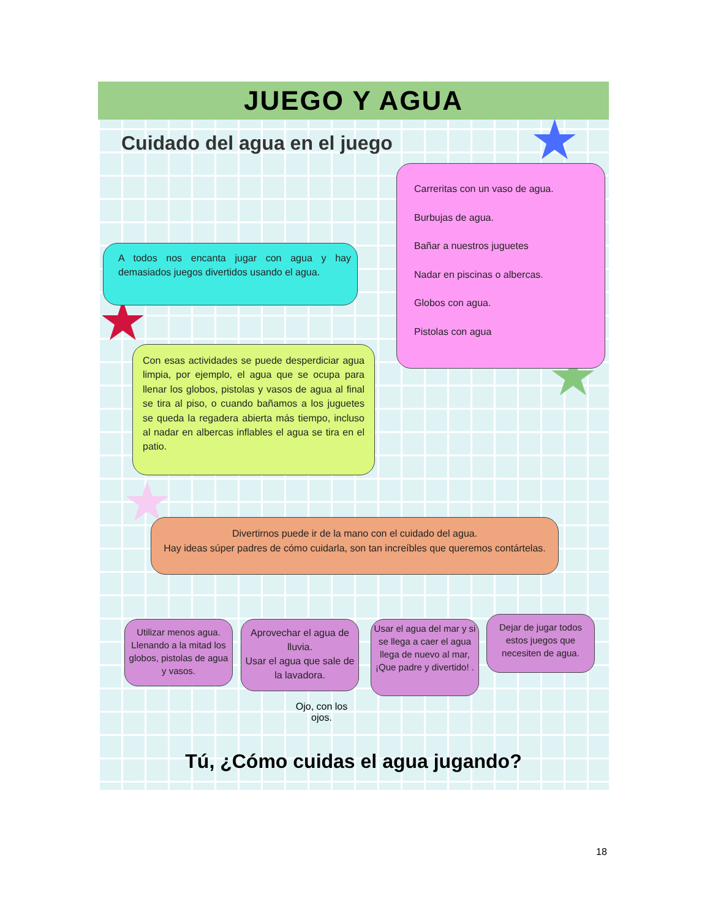JUEGO Y AGUA
Cuidado del agua en el juego
★
★
★
★
A todos nos encanta jugar con agua y hay demasiados juegos divertidos usando el agua.
Carreritas con un vaso de agua.
Burbujas de agua.
Bañar a nuestros juguetes
Nadar en piscinas o albercas.
Globos con agua.
Pistolas con agua
Con esas actividades se puede desperdiciar agua limpia, por ejemplo, el agua que se ocupa para llenar los globos, pistolas y vasos de agua al final se tira al piso, o cuando bañamos a los juguetes se queda la regadera abierta más tiempo, incluso al nadar en albercas inflables el agua se tira en el patio.
Divertirnos puede ir de la mano con el cuidado del agua.
Hay ideas súper padres de cómo cuidarla, son tan increíbles que queremos contártelas.
Utilizar menos agua. Llenando a la mitad los globos, pistolas de agua y vasos.
Aprovechar el agua de lluvia.
Usar el agua que sale de la lavadora.
Usar el agua del mar y si se llega a caer el agua llega de nuevo al mar, ¡Que padre y divertido! .
Dejar de jugar todos estos juegos que necesiten de agua.
Ojo, con los ojos.
Tú, ¿Cómo cuidas el agua jugando?
18